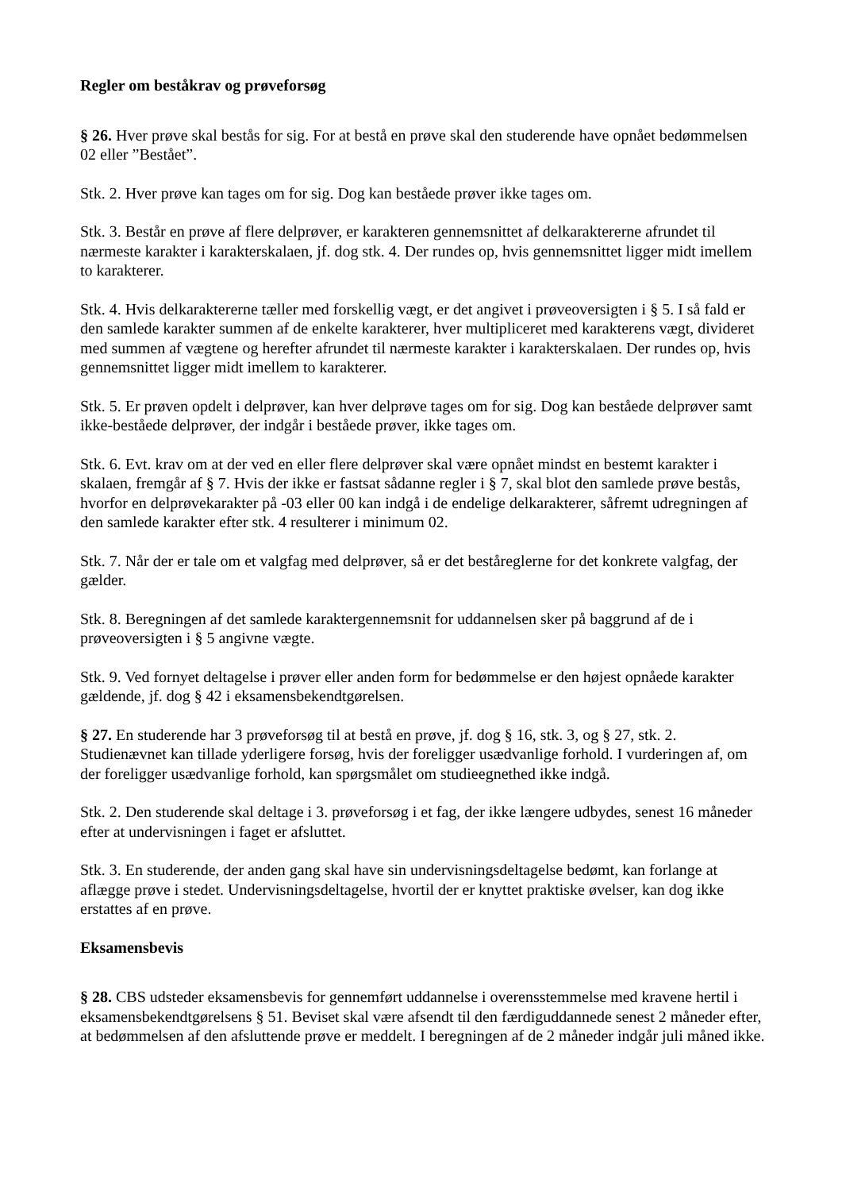Regler om beståkrav og prøveforsøg
§ 26. Hver prøve skal bestås for sig. For at bestå en prøve skal den studerende have opnået bedømmelsen 02 eller ”Bestået”.
Stk. 2. Hver prøve kan tages om for sig. Dog kan beståede prøver ikke tages om.
Stk. 3. Består en prøve af flere delprøver, er karakteren gennemsnittet af delkaraktererne afrundet til nærmeste karakter i karakterskalaen, jf. dog stk. 4. Der rundes op, hvis gennemsnittet ligger midt imellem to karakterer.
Stk. 4. Hvis delkaraktererne tæller med forskellig vægt, er det angivet i prøveoversigten i § 5. I så fald er den samlede karakter summen af de enkelte karakterer, hver multipliceret med karakterens vægt, divideret med summen af vægtene og herefter afrundet til nærmeste karakter i karakterskalaen. Der rundes op, hvis gennemsnittet ligger midt imellem to karakterer.
Stk. 5. Er prøven opdelt i delprøver, kan hver delprøve tages om for sig. Dog kan beståede delprøver samt ikke-beståede delprøver, der indgår i beståede prøver, ikke tages om.
Stk. 6. Evt. krav om at der ved en eller flere delprøver skal være opnået mindst en bestemt karakter i skalaen, fremgår af § 7. Hvis der ikke er fastsat sådanne regler i § 7, skal blot den samlede prøve bestås, hvorfor en delprøvekarakter på -03 eller 00 kan indgå i de endelige delkarakterer, såfremt udregningen af den samlede karakter efter stk. 4 resulterer i minimum 02.
Stk. 7. Når der er tale om et valgfag med delprøver, så er det beståreglerne for det konkrete valgfag, der gælder.
Stk. 8. Beregningen af det samlede karaktergennemsnit for uddannelsen sker på baggrund af de i prøveoversigten i § 5 angivne vægte.
Stk. 9. Ved fornyet deltagelse i prøver eller anden form for bedømmelse er den højest opnåede karakter gældende, jf. dog § 42 i eksamensbekendtgørelsen.
§ 27. En studerende har 3 prøveforsøg til at bestå en prøve, jf. dog § 16, stk. 3, og § 27, stk. 2. Studienævnet kan tillade yderligere forsøg, hvis der foreligger usædvanlige forhold. I vurderingen af, om der foreligger usædvanlige forhold, kan spørgsmålet om studieegnethed ikke indgå.
Stk. 2. Den studerende skal deltage i 3. prøveforsøg i et fag, der ikke længere udbydes, senest 16 måneder efter at undervisningen i faget er afsluttet.
Stk. 3. En studerende, der anden gang skal have sin undervisningsdeltagelse bedømt, kan forlange at aflægge prøve i stedet. Undervisningsdeltagelse, hvortil der er knyttet praktiske øvelser, kan dog ikke erstattes af en prøve.
Eksamensbevis
§ 28. CBS udsteder eksamensbevis for gennemført uddannelse i overensstemmelse med kravene hertil i eksamensbekendtgørelsens § 51. Beviset skal være afsendt til den færdiguddannede senest 2 måneder efter, at bedømmelsen af den afsluttende prøve er meddelt. I beregningen af de 2 måneder indgår juli måned ikke.